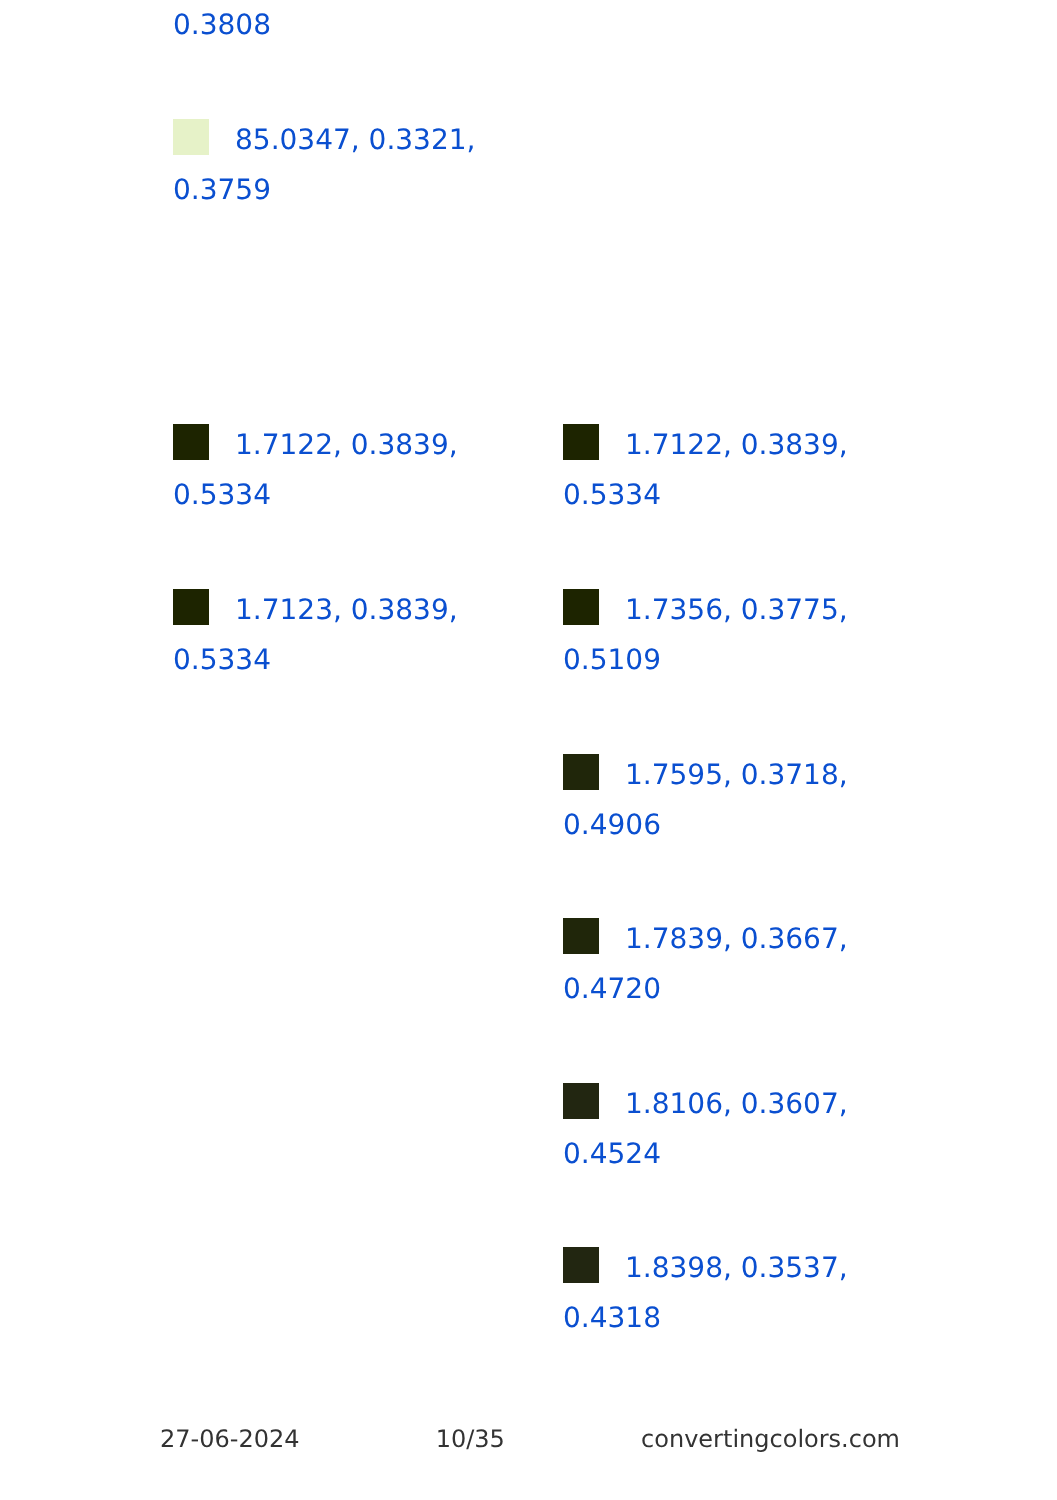0.3808
85.0347, 0.3321, 0.3759
1.7122, 0.3839, 0.5334
1.7122, 0.3839, 0.5334
1.7123, 0.3839, 0.5334
1.7356, 0.3775, 0.5109
1.7595, 0.3718, 0.4906
1.7839, 0.3667, 0.4720
1.8106, 0.3607, 0.4524
1.8398, 0.3537, 0.4318
27-06-2024 10/35 convertingcolors.com